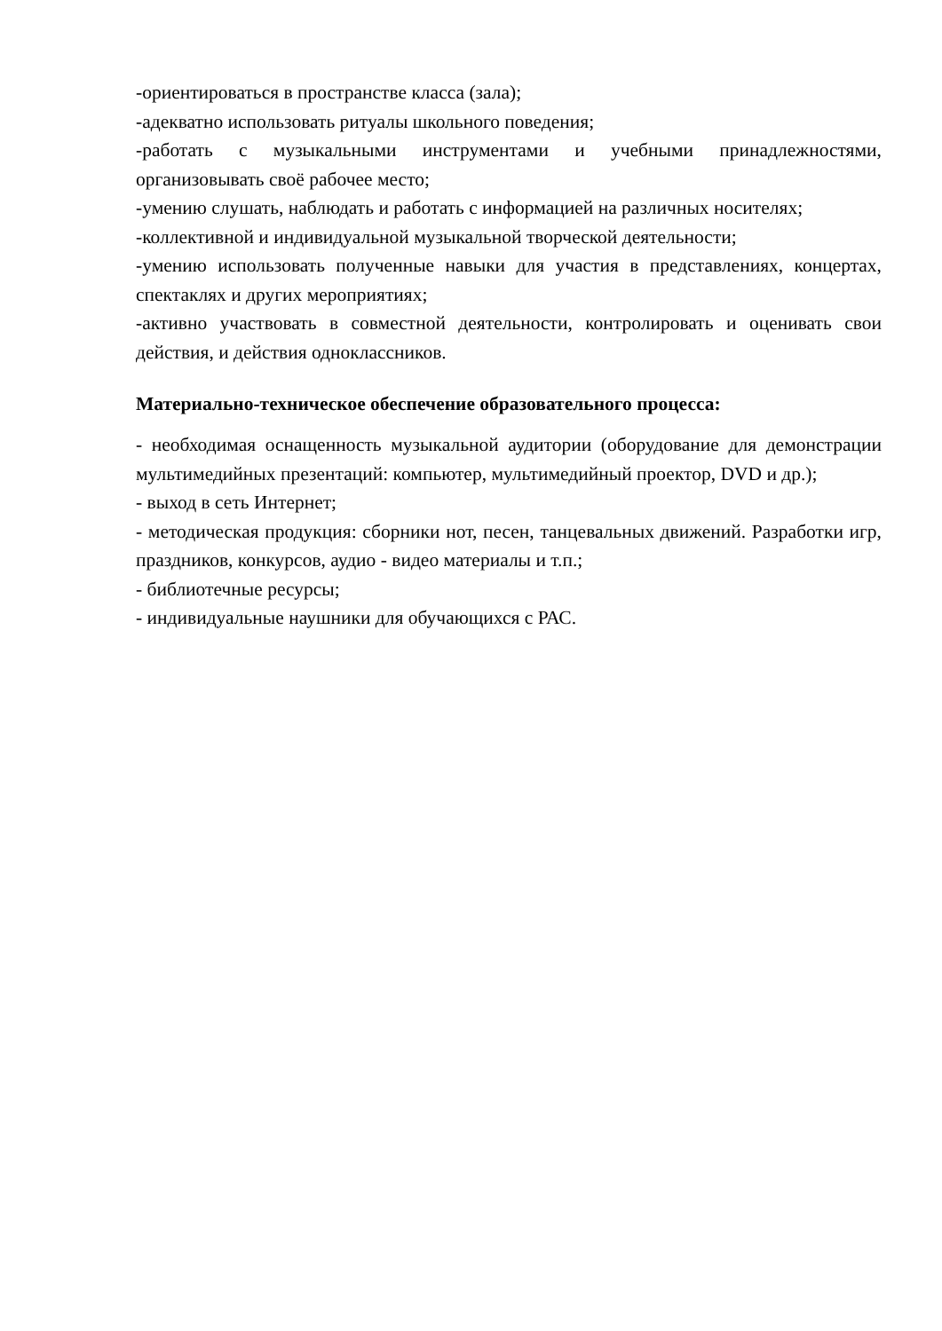-ориентироваться в пространстве класса (зала);
-адекватно использовать ритуалы школьного поведения;
-работать с музыкальными инструментами и учебными принадлежностями, организовывать своё рабочее место;
-умению слушать, наблюдать и работать с информацией на различных носителях;
-коллективной и индивидуальной музыкальной творческой деятельности;
-умению использовать полученные навыки для участия в представлениях, концертах, спектаклях и других мероприятиях;
-активно участвовать в совместной деятельности, контролировать и оценивать свои действия, и действия одноклассников.
Материально-техническое обеспечение образовательного процесса:
- необходимая оснащенность музыкальной аудитории (оборудование для демонстрации мультимедийных презентаций: компьютер, мультимедийный проектор, DVD и др.);
- выход в сеть Интернет;
- методическая продукция: сборники нот, песен, танцевальных движений. Разработки игр, праздников, конкурсов, аудио - видео материалы и т.п.;
- библиотечные ресурсы;
- индивидуальные наушники для обучающихся с РАС.